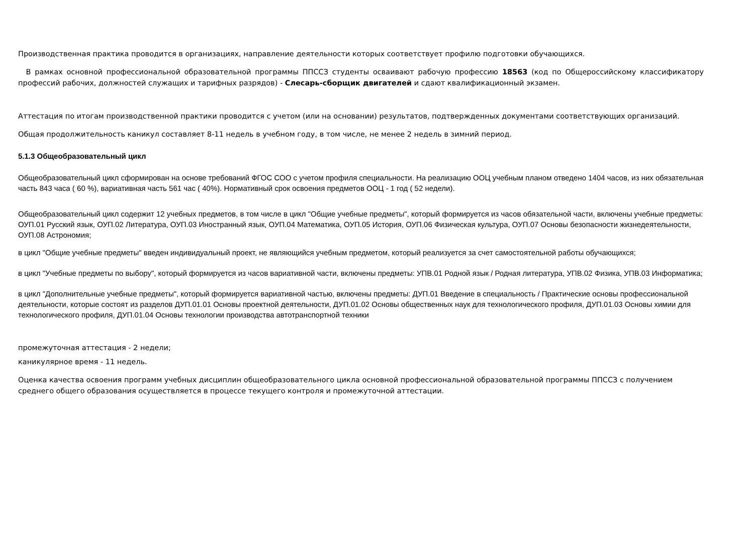Производственная практика проводится в организациях, направление деятельности которых соответствует профилю подготовки обучающихся.
В рамках основной профессиональной образовательной программы ППССЗ студенты осваивают рабочую профессию 18563 (код по Общероссийскому классификатору профессий рабочих, должностей служащих и тарифных разрядов) - Слесарь-сборщик двигателей и сдают квалификационный экзамен.
Аттестация по итогам производственной практики проводится с учетом (или на основании) результатов, подтвержденных документами соответствующих организаций.
Общая продолжительность каникул составляет 8-11 недель в учебном году, в том числе, не менее 2 недель в зимний период.
5.1.3 Общеобразовательный цикл
Общеобразовательный цикл сформирован на основе требований ФГОС СОО с учетом профиля специальности. На реализацию ООЦ учебным планом отведено 1404 часов, из них обязательная часть 843 часа ( 60 %), вариативная часть 561 час ( 40%). Нормативный срок освоения предметов ООЦ - 1 год ( 52 недели).
Общеобразовательный цикл содержит 12 учебных предметов, в том числе в цикл "Общие учебные предметы", который формируется из часов обязательной части, включены учебные предметы: ОУП.01 Русский язык, ОУП.02 Литература, ОУП.03 Иностранный язык, ОУП.04 Математика, ОУП.05 История, ОУП.06 Физическая культура, ОУП.07 Основы безопасности жизнедеятельности, ОУП.08 Астрономия;
в цикл "Общие учебные предметы" введен индивидуальный проект, не являющийся учебным предметом, который реализуется за счет самостоятельной работы обучающихся;
в цикл "Учебные предметы по выбору", который формируется из часов вариативной части, включены предметы: УПВ.01 Родной язык / Родная литература, УПВ.02 Физика, УПВ.03 Информатика;
в цикл "Дополнительные учебные предметы", который формируется вариативной частью, включены предметы: ДУП.01 Введение в специальность / Практические основы профессиональной деятельности, которые состоят из разделов ДУП.01.01 Основы проектной деятельности, ДУП.01.02 Основы общественных наук для технологического профиля, ДУП.01.03 Основы химии для технологического профиля, ДУП.01.04 Основы технологии производства автотранспортной техники
промежуточная аттестация - 2 недели;
каникулярное время - 11 недель.
Оценка качества освоения программ учебных дисциплин общеобразовательного цикла основной профессиональной образовательной программы ППССЗ с получением среднего общего образования осуществляется в процессе текущего контроля и промежуточной аттестации.